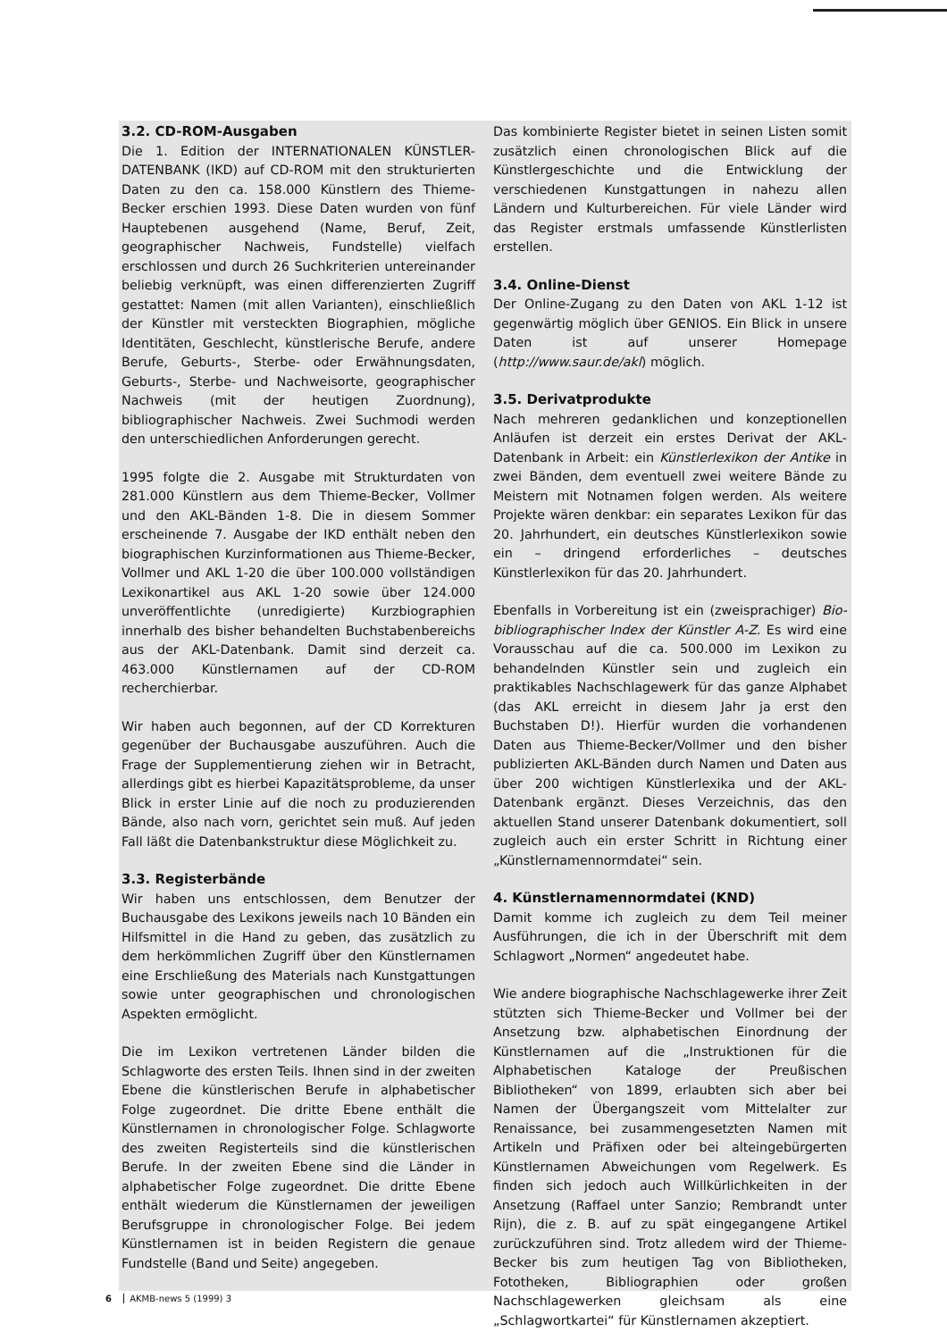3.2. CD-ROM-Ausgaben
Die 1. Edition der INTERNATIONALEN KÜNSTLER-DATENBANK (IKD) auf CD-ROM mit den strukturierten Daten zu den ca. 158.000 Künstlern des Thieme-Becker erschien 1993. Diese Daten wurden von fünf Hauptebenen ausgehend (Name, Beruf, Zeit, geographischer Nachweis, Fundstelle) vielfach erschlossen und durch 26 Suchkriterien untereinander beliebig verknüpft, was einen differenzierten Zugriff gestattet: Namen (mit allen Varianten), einschließlich der Künstler mit versteckten Biographien, mögliche Identitäten, Geschlecht, künstlerische Berufe, andere Berufe, Geburts-, Sterbe- oder Erwähnungsdaten, Geburts-, Sterbe- und Nachweisorte, geographischer Nachweis (mit der heutigen Zuordnung), bibliographischer Nachweis. Zwei Suchmodi werden den unterschiedlichen Anforderungen gerecht.
1995 folgte die 2. Ausgabe mit Strukturdaten von 281.000 Künstlern aus dem Thieme-Becker, Vollmer und den AKL-Bänden 1-8. Die in diesem Sommer erscheinende 7. Ausgabe der IKD enthält neben den biographischen Kurzinformationen aus Thieme-Becker, Vollmer und AKL 1-20 die über 100.000 vollständigen Lexikonartikel aus AKL 1-20 sowie über 124.000 unveröffentlichte (unredigierte) Kurzbiographien innerhalb des bisher behandelten Buchstabenbereichs aus der AKL-Datenbank. Damit sind derzeit ca. 463.000 Künstlernamen auf der CD-ROM recherchierbar.
Wir haben auch begonnen, auf der CD Korrekturen gegenüber der Buchausgabe auszuführen. Auch die Frage der Supplementierung ziehen wir in Betracht, allerdings gibt es hierbei Kapazitätsprobleme, da unser Blick in erster Linie auf die noch zu produzierenden Bände, also nach vorn, gerichtet sein muß. Auf jeden Fall läßt die Datenbankstruktur diese Möglichkeit zu.
3.3. Registerbände
Wir haben uns entschlossen, dem Benutzer der Buchausgabe des Lexikons jeweils nach 10 Bänden ein Hilfsmittel in die Hand zu geben, das zusätzlich zu dem herkömmlichen Zugriff über den Künstlernamen eine Erschließung des Materials nach Kunstgattungen sowie unter geographischen und chronologischen Aspekten ermöglicht.
Die im Lexikon vertretenen Länder bilden die Schlagworte des ersten Teils. Ihnen sind in der zweiten Ebene die künstlerischen Berufe in alphabetischer Folge zugeordnet. Die dritte Ebene enthält die Künstlernamen in chronologischer Folge. Schlagworte des zweiten Registerteils sind die künstlerischen Berufe. In der zweiten Ebene sind die Länder in alphabetischer Folge zugeordnet. Die dritte Ebene enthält wiederum die Künstlernamen der jeweiligen Berufsgruppe in chronologischer Folge. Bei jedem Künstlernamen ist in beiden Registern die genaue Fundstelle (Band und Seite) angegeben.
Das kombinierte Register bietet in seinen Listen somit zusätzlich einen chronologischen Blick auf die Künstlergeschichte und die Entwicklung der verschiedenen Kunstgattungen in nahezu allen Ländern und Kulturbereichen. Für viele Länder wird das Register erstmals umfassende Künstlerlisten erstellen.
3.4. Online-Dienst
Der Online-Zugang zu den Daten von AKL 1-12 ist gegenwärtig möglich über GENIOS. Ein Blick in unsere Daten ist auf unserer Homepage (http://www.saur.de/akl) möglich.
3.5. Derivatprodukte
Nach mehreren gedanklichen und konzeptionellen Anläufen ist derzeit ein erstes Derivat der AKL-Datenbank in Arbeit: ein Künstlerlexikon der Antike in zwei Bänden, dem eventuell zwei weitere Bände zu Meistern mit Notnamen folgen werden. Als weitere Projekte wären denkbar: ein separates Lexikon für das 20. Jahrhundert, ein deutsches Künstlerlexikon sowie ein – dringend erforderliches – deutsches Künstlerlexikon für das 20. Jahrhundert.
Ebenfalls in Vorbereitung ist ein (zweisprachiger) Bio-bibliographischer Index der Künstler A-Z. Es wird eine Vorausschau auf die ca. 500.000 im Lexikon zu behandelnden Künstler sein und zugleich ein praktikables Nachschlagewerk für das ganze Alphabet (das AKL erreicht in diesem Jahr ja erst den Buchstaben D!). Hierfür wurden die vorhandenen Daten aus Thieme-Becker/Vollmer und den bisher publizierten AKL-Bänden durch Namen und Daten aus über 200 wichtigen Künstlerlexika und der AKL-Datenbank ergänzt. Dieses Verzeichnis, das den aktuellen Stand unserer Datenbank dokumentiert, soll zugleich auch ein erster Schritt in Richtung einer „Künstlernamennormdatei“ sein.
4. Künstlernamennormdatei (KND)
Damit komme ich zugleich zu dem Teil meiner Ausführungen, die ich in der Überschrift mit dem Schlagwort „Normen“ angedeutet habe.
Wie andere biographische Nachschlagewerke ihrer Zeit stützten sich Thieme-Becker und Vollmer bei der Ansetzung bzw. alphabetischen Einordnung der Künstlernamen auf die „Instruktionen für die Alphabetischen Kataloge der Preußischen Bibliotheken“ von 1899, erlaubten sich aber bei Namen der Übergangszeit vom Mittelalter zur Renaissance, bei zusammengesetzten Namen mit Artikeln und Präfixen oder bei alteingebürgerten Künstlernamen Abweichungen vom Regelwerk. Es finden sich jedoch auch Willkürlichkeiten in der Ansetzung (Raffael unter Sanzio; Rembrandt unter Rijn), die z. B. auf zu spät eingegangene Artikel zurückzuführen sind. Trotz alledem wird der Thieme-Becker bis zum heutigen Tag von Bibliotheken, Fototheken, Bibliographien oder großen Nachschlagewerken gleichsam als eine „Schlagwortkartei“ für Künstlernamen akzeptiert.
6 AKMB-news 5 (1999) 3